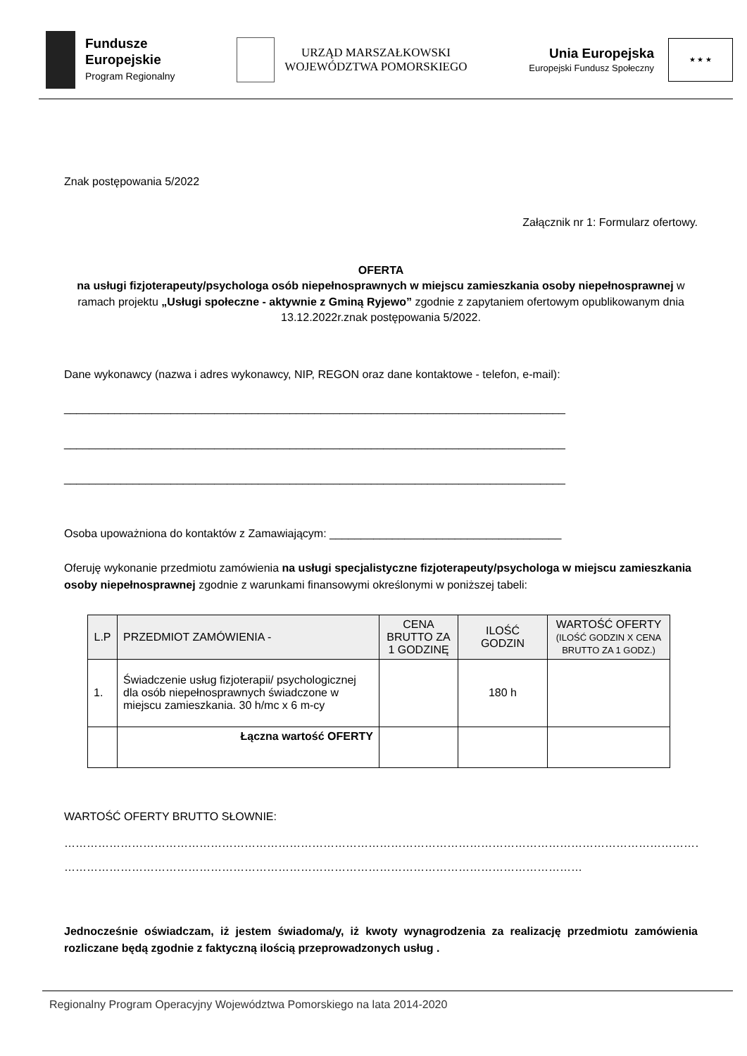Fundusze
Europejskie
Program Regionalny
URZĄD MARSZAŁKOWSKI
WOJEWÓDZTWA POMORSKIEGO
Unia Europejska
Europejski Fundusz Społeczny
★ ★ ★
Znak postępowania 5/2022
Załącznik nr 1: Formularz ofertowy.
OFERTA
na usługi fizjoterapeuty/psychologa osób niepełnosprawnych w miejscu zamieszkania osoby niepełnosprawnej w ramach projektu „Usługi społeczne - aktywnie z Gminą Ryjewo” zgodnie z zapytaniem ofertowym opublikowanym dnia 13.12.2022r.znak postępowania 5/2022.
Dane wykonawcy (nazwa i adres wykonawcy, NIP, REGON oraz dane kontaktowe - telefon, e-mail):
________________________________________________________________________________
________________________________________________________________________________
________________________________________________________________________________
Osoba upoważniona do kontaktów z Zamawiającym: _____________________________________
Oferuję wykonanie przedmiotu zamówienia na usługi specjalistyczne fizjoterapeuty/psychologa w miejscu zamieszkania osoby niepełnosprawnej zgodnie z warunkami finansowymi określonymi w poniższej tabeli:
| L.P | PRZEDMIOT ZAMÓWIENIA - | CENA BRUTTO ZA 1 GODZINĘ | ILOŚĆ GODZIN | WARTOŚĆ OFERTY (ILOŚĆ GODZIN X CENA BRUTTO ZA 1 GODZ.) |
| --- | --- | --- | --- | --- |
| 1. | Świadczenie usług fizjoterapii/ psychologicznej dla osób niepełnosprawnych świadczone w miejscu zamieszkania. 30 h/mc x 6 m-cy | | 180 h | |
| | Łączna wartość OFERTY | | | |
WARTOŚĆ OFERTY BRUTTO SŁOWNIE:
…………………………………………………………………………………………………………………………………………………………
…………………………………………………………………………………………………………………………
Jednocześnie oświadczam, iż jestem świadoma/y, iż kwoty wynagrodzenia za realizację przedmiotu zamówienia rozliczane będą zgodnie z faktyczną ilością przeprowadzonych usług .
Regionalny Program Operacyjny Województwa Pomorskiego na lata 2014-2020